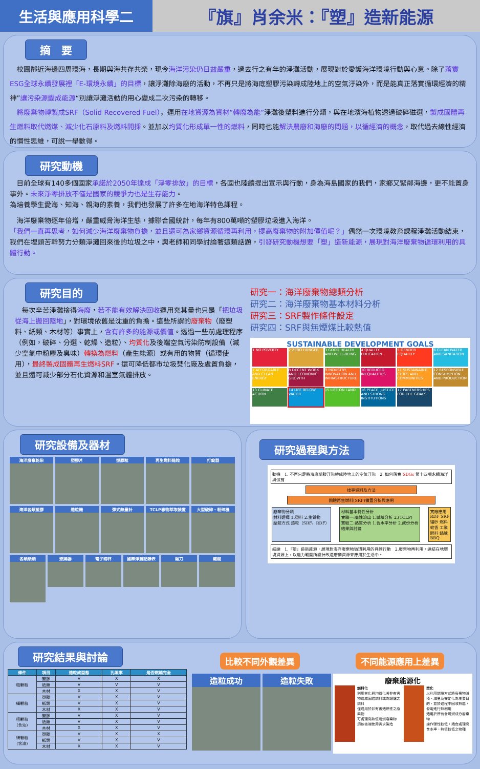生活與應用科學二
『旗』肖余米：『塑』造新能源
摘　要
　校園鄰近海邊四周環海，長期與海共存共榮，現今海洋污染仍日益嚴重，過去行之有年的淨灘活動，展現對於愛護海洋環境行動與心意。除了落實ESG全球永續發展裡「E-環境永續」的目標，讓淨灘除海廢的活動，不再只是將海底塑膠污染轉成陸地上的空氣汙染外，而是能真正落實循環經濟的精神”讓污染源變成能源“別讓淨灘活動的用心變成二次污染的轉移。
　將廢棄物轉製成SRF（Solid Recovered Fuel），運用在地資源為資材“轉廢為能”淨灘後塑料進行分類，與在地濱海植物透過破碎磁選，製成固體再生燃料取代燃煤、減少化石原料及燃料開採。並加以均質化形成單一性的燃料，同時也能解決農廢和海廢的問題，以循經濟的概念，取代過去線性經濟的慣性思維，可說一舉數得。
研究動機
　目前全球有140多個國家承諾於2050年達成「淨零排放」的目標，各國也陸續提出宣示與行動，身為海島國家的我們，家鄉又緊鄰海邊，更不能置身事外。未來淨零排放不僅是國家的競爭力也是生存能力。
為培養學生愛海、知海、親海的素養，我們也發展了許多在地海洋特色課程。
　海洋廢棄物逐年倍增，嚴重威脅海洋生態，據聯合國統計，每年有800萬噸的塑膠垃圾進入海洋。
「我們一直再思考，如何減少海洋廢棄物負擔，並且還可為家鄉資源循環再利用，提高廢棄物的附加價值呢？」偶然一次環境教育課程淨灘活動結束，我們在埋頭苦幹努力分類淨灘回來後的垃圾之中，與老師和同學討論著這類話題，引發研究動機想要「塑」造新能源，展現對海洋廢棄物循環利用的具體行動。
研究目的
　每次辛苦淨灘捨得海廢，若不能有效解決回收運用充其量也只是「把垃圾從海上搬回陸地」，對環境依舊是沈重的負擔。這些所謂的廢棄物（廢塑料、紙類、木材等）事實上，含有許多的能源或價值。透過一些前處理程序（例如，破碎、分選、乾燥、造粒）、均質化及後端空氣污染防制設備（減少空氣中粉塵及臭味）轉換為燃料（產生能源）或有用的物質（循環使用），最終製成固體再生燃料SRF。還可降低都市垃圾焚化廠及處置負擔，並且還可減少部分石化資源和溫室氣體排放。
研究一：海洋廢棄物總類分析
研究二：海洋廢棄物基本材料分析
研究三：SRF製作條件設定
研究四：SRF與無煙煤比較熱值
SUSTAINABLE DEVELOPMENT GOALS
1 NO POVERTY 2 ZERO HUNGER 3 GOOD HEALTH AND WELL-BEING 4 QUALITY EDUCATION 5 GENDER EQUALITY 6 CLEAN WATER AND SANITATION 7 AFFORDABLE AND CLEAN ENERGY 8 DECENT WORK AND ECONOMIC GROWTH 9 INDUSTRY, INNOVATION AND INFRASTRUCTURE 10 REDUCED INEQUALITIES 11 SUSTAINABLE CITIES AND COMMUNITIES 12 RESPONSIBLE CONSUMPTION AND PRODUCTION 13 CLIMATE ACTION 14 LIFE BELOW WATER 15 LIFE ON LAND 16 PEACE, JUSTICE AND STRONG INSTITUTIONS 17 PARTNERSHIPS FOR THE GOALS
研究設備及器材
海洋廢棄乾柴
塑膠片
塑膠粒
再生燃料造粒
打錠器
海洋各類塑膠
造粒機
彈式熱量計
TCLP毒物萃取裝置
大型破碎、粉碎機
各類紙類
燃燒器
電子磅秤
國際淨灘記錄表
鋸刀
鐵鎚
研究過程與方法
動機　1. 不再只是將海底塑膠汙染轉成陸地上的空氣汙染　2. 如何落實 SDGs 第十四項永續海洋與保育
找尋資料及方法
固體再生燃料(SRF)備置分析與應用
廢棄物分類
材料選擇 1.塑料 2.生質物
壓錠方式 造粒（SRF、RDF） 材料基本特性分析
實驗一:毒性溶出 1.試驗分析 2.(TCLP)
實驗二:熱質分析 1.含水率分析 2.成份分析
結果與討論 實廠應用
RDF SRF
貓砂 燃料
蚊香 工業
肥料 鍋爐
BBQ
結論　1.『塑』造新能源，展現對海洋廢棄物循環利用的具體行動　2.廢棄物再利用，連結在地環境資源上，以能力範圍所設計改造廢棄資源來應用於生活中。
研究結果與討論
| 條件 | 項目 | 造粒成型態 | 孔隙率 | 是否燃燒完全 |
| --- | --- | --- | --- | --- |
| 粗顆粒 | 塑膠 | V | X | X |
| | 紙類 | V | V | V |
| | 木材 | X | X | V |
| 細顆粒 | 塑膠 | V | X | V |
| | 紙類 | V | X | V |
| | 木材 | X | X | V |
| 粗顆粒 (含油) | 塑膠 | V | X | V |
| | 紙類 | V | X | V |
| | 木材 | X | X | V |
| 細顆粒 (含油) | 塑膠 | V | X | X |
| | 紙類 | V | X | V |
| | 木材 | X | X | V |
比較不同外觀差異 不同能源應用上差異
造粒成功 造粒失敗 廢棄能源化
燃料化
利用其化與均質化將非有害物造成固體燃料或為鍋爐之燃料
僅適用於非有害適燃性之廢棄物
可處理高熱值適燃廢棄物
須依後端使用需求製造
焚化
以利用燃燒方式將廢棄物減積、減量及安定化為主要目的，並於過程中回收熱能，發電進行熱利用
適用於所有含可燃成分廢棄物
操作彈性較低，適合處理高含水率、熱值較低之物種